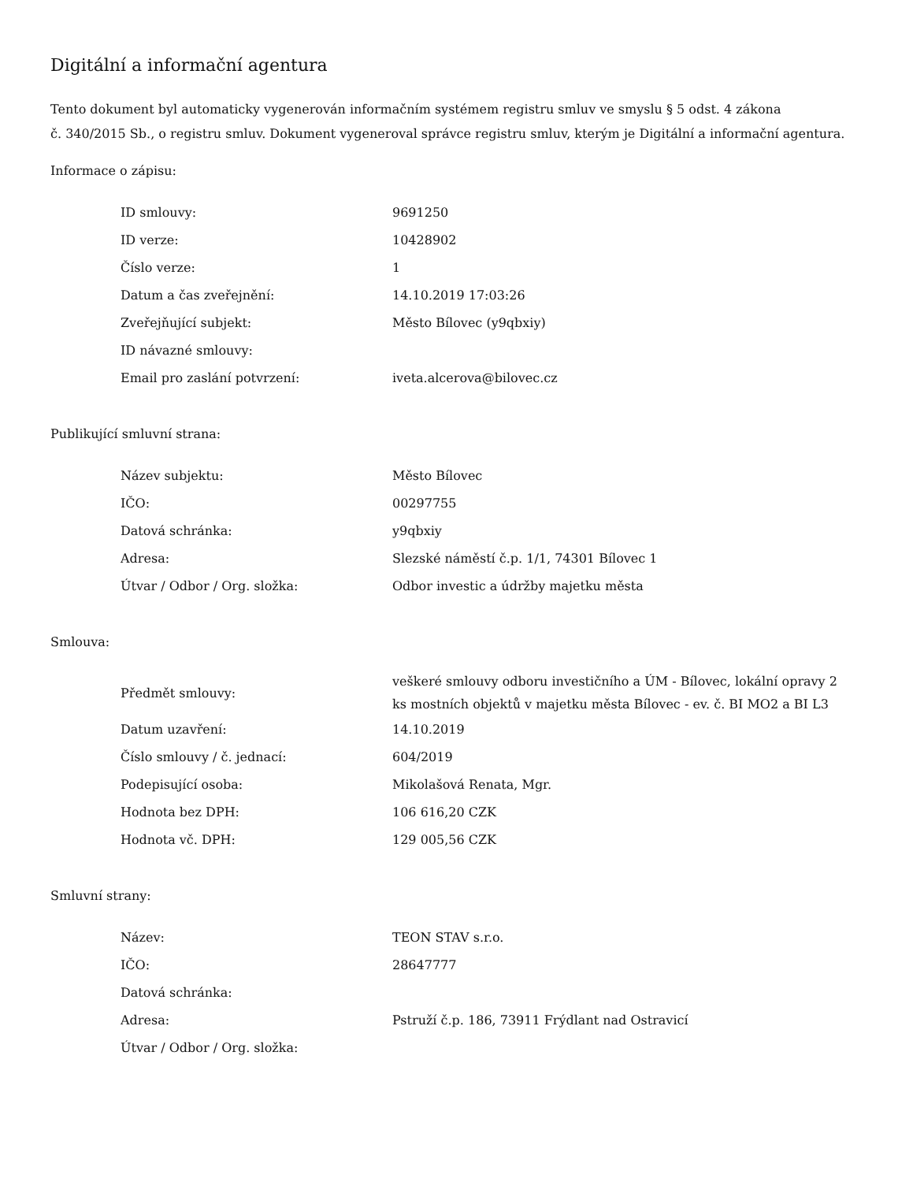Digitální a informační agentura
Tento dokument byl automaticky vygenerován informačním systémem registru smluv ve smyslu § 5 odst. 4 zákona
č. 340/2015 Sb., o registru smluv. Dokument vygeneroval správce registru smluv, kterým je Digitální a informační agentura.
Informace o zápisu:
| ID smlouvy: | 9691250 |
| ID verze: | 10428902 |
| Číslo verze: | 1 |
| Datum a čas zveřejnění: | 14.10.2019 17:03:26 |
| Zveřejňující subjekt: | Město Bílovec (y9qbxiy) |
| ID návazné smlouvy: | |
| Email pro zaslání potvrzení: | iveta.alcerova@bilovec.cz |
Publikující smluvní strana:
| Název subjektu: | Město Bílovec |
| IČO: | 00297755 |
| Datová schránka: | y9qbxiy |
| Adresa: | Slezské náměstí č.p. 1/1, 74301 Bílovec 1 |
| Útvar / Odbor / Org. složka: | Odbor investic a údržby majetku města |
Smlouva:
| Předmět smlouvy: | veškeré smlouvy odboru investičního a ÚM - Bílovec, lokální opravy 2 ks mostních objektů v majetku města Bílovec - ev. č. BI MO2 a BI L3 |
| Datum uzavření: | 14.10.2019 |
| Číslo smlouvy / č. jednací: | 604/2019 |
| Podepisující osoba: | Mikolašová Renata, Mgr. |
| Hodnota bez DPH: | 106 616,20 CZK |
| Hodnota vč. DPH: | 129 005,56 CZK |
Smluvní strany:
| Název: | TEON STAV s.r.o. |
| IČO: | 28647777 |
| Datová schránka: | |
| Adresa: | Pstruží č.p. 186, 73911 Frýdlant nad Ostravicí |
| Útvar / Odbor / Org. složka: | |